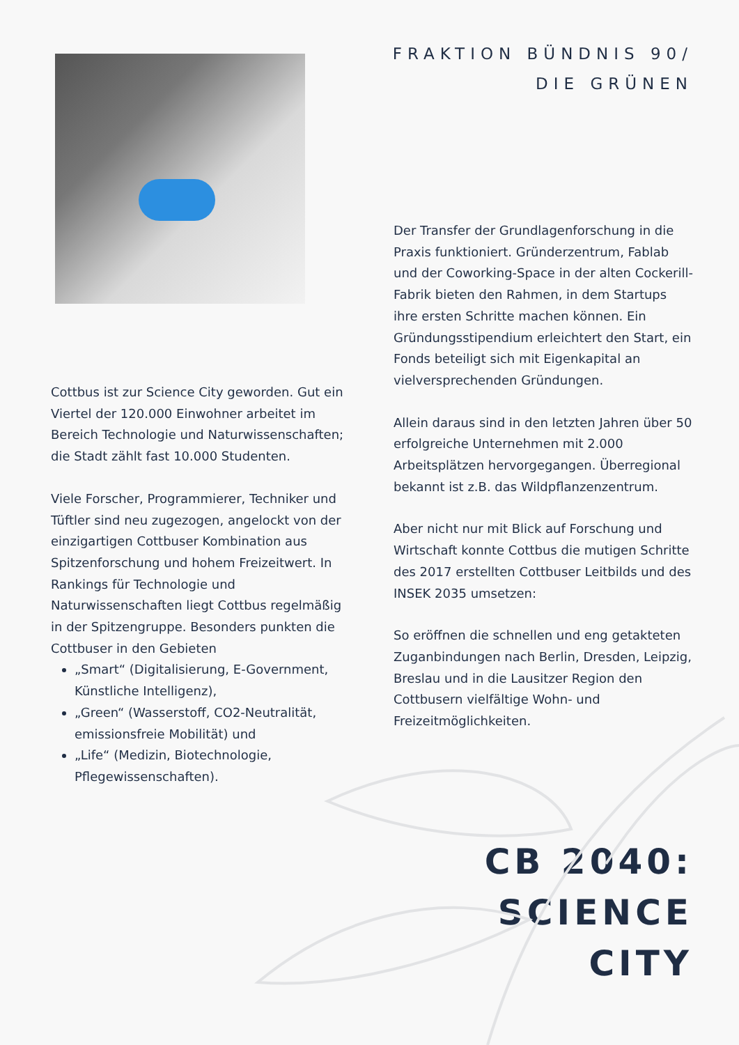Cottbus ist zur Science City geworden. Gut ein Viertel der 120.000 Einwohner arbeitet im Bereich Technologie und Naturwissenschaften; die Stadt zählt fast 10.000 Studenten.
Viele Forscher, Programmierer, Techniker und Tüftler sind neu zugezogen, angelockt von der einzigartigen Cottbuser Kombination aus Spitzenforschung und hohem Freizeitwert. In Rankings für Technologie und Naturwissenschaften liegt Cottbus regelmäßig in der Spitzengruppe. Besonders punkten die Cottbuser in den Gebieten
„Smart“ (Digitalisierung, E-Government, Künstliche Intelligenz),
„Green“ (Wasserstoff, CO2-Neutralität, emissionsfreie Mobilität) und
„Life“ (Medizin, Biotechnologie, Pflegewissenschaften).
FRAKTION BÜNDNIS 90/
DIE GRÜNEN
Der Transfer der Grundlagenforschung in die Praxis funktioniert. Gründerzentrum, Fablab und der Coworking-Space in der alten Cockerill-Fabrik bieten den Rahmen, in dem Startups ihre ersten Schritte machen können. Ein Gründungsstipendium erleichtert den Start, ein Fonds beteiligt sich mit Eigenkapital an vielversprechenden Gründungen.
Allein daraus sind in den letzten Jahren über 50 erfolgreiche Unternehmen mit 2.000 Arbeitsplätzen hervorgegangen. Überregional bekannt ist z.B. das Wildpflanzenzentrum.
Aber nicht nur mit Blick auf Forschung und Wirtschaft konnte Cottbus die mutigen Schritte des 2017 erstellten Cottbuser Leitbilds und des INSEK 2035 umsetzen:
So eröffnen die schnellen und eng getakteten Zuganbindungen nach Berlin, Dresden, Leipzig, Breslau und in die Lausitzer Region den Cottbusern vielfältige Wohn- und Freizeitmöglichkeiten.
CB 2040:
SCIENCE CITY